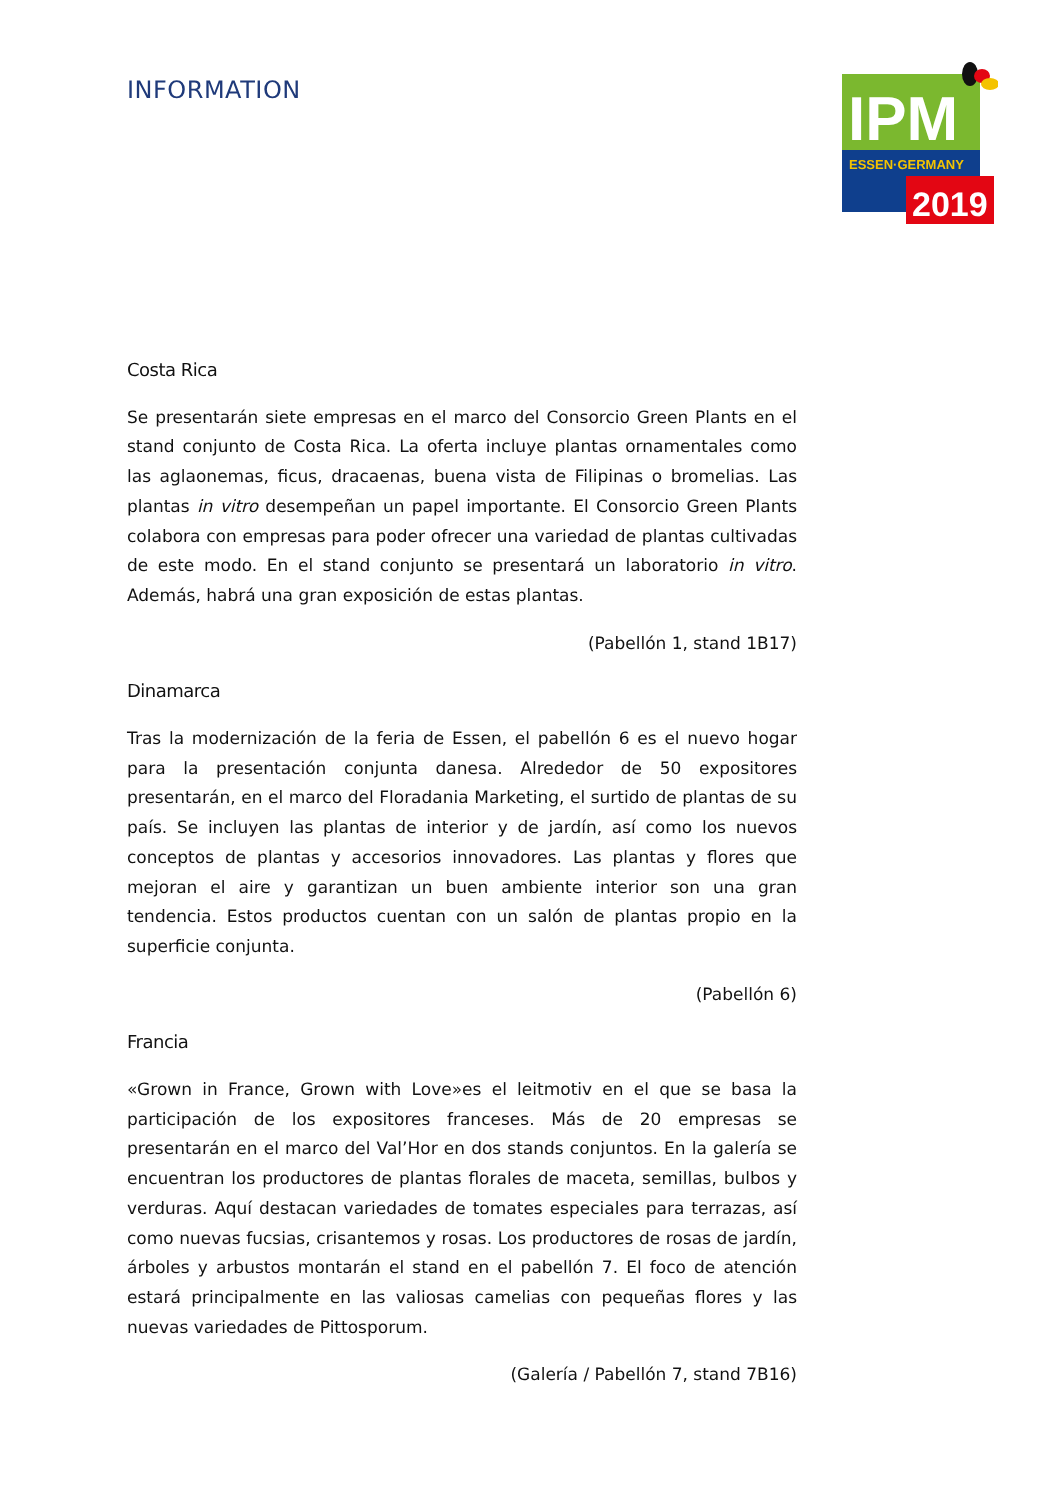INFORMATION
IPM
ESSEN·GERMANY
2019
Costa Rica
Se presentarán siete empresas en el marco del Consorcio Green Plants en el stand conjunto de Costa Rica. La oferta incluye plantas ornamentales como las aglaonemas, ficus, dracaenas, buena vista de Filipinas o bromelias. Las plantas in vitro desempeñan un papel importante. El Consorcio Green Plants colabora con empresas para poder ofrecer una variedad de plantas cultivadas de este modo. En el stand conjunto se presentará un laboratorio in vitro. Además, habrá una gran exposición de estas plantas.
(Pabellón 1, stand 1B17)
Dinamarca
Tras la modernización de la feria de Essen, el pabellón 6 es el nuevo hogar para la presentación conjunta danesa. Alrededor de 50 expositores presentarán, en el marco del Floradania Marketing, el surtido de plantas de su país. Se incluyen las plantas de interior y de jardín, así como los nuevos conceptos de plantas y accesorios innovadores. Las plantas y flores que mejoran el aire y garantizan un buen ambiente interior son una gran tendencia. Estos productos cuentan con un salón de plantas propio en la superficie conjunta.
(Pabellón 6)
Francia
«Grown in France, Grown with Love»es el leitmotiv en el que se basa la participación de los expositores franceses. Más de 20 empresas se presentarán en el marco del Val’Hor en dos stands conjuntos. En la galería se encuentran los productores de plantas florales de maceta, semillas, bulbos y verduras. Aquí destacan variedades de tomates especiales para terrazas, así como nuevas fucsias, crisantemos y rosas. Los productores de rosas de jardín, árboles y arbustos montarán el stand en el pabellón 7. El foco de atención estará principalmente en las valiosas camelias con pequeñas flores y las nuevas variedades de Pittosporum.
(Galería / Pabellón 7, stand 7B16)